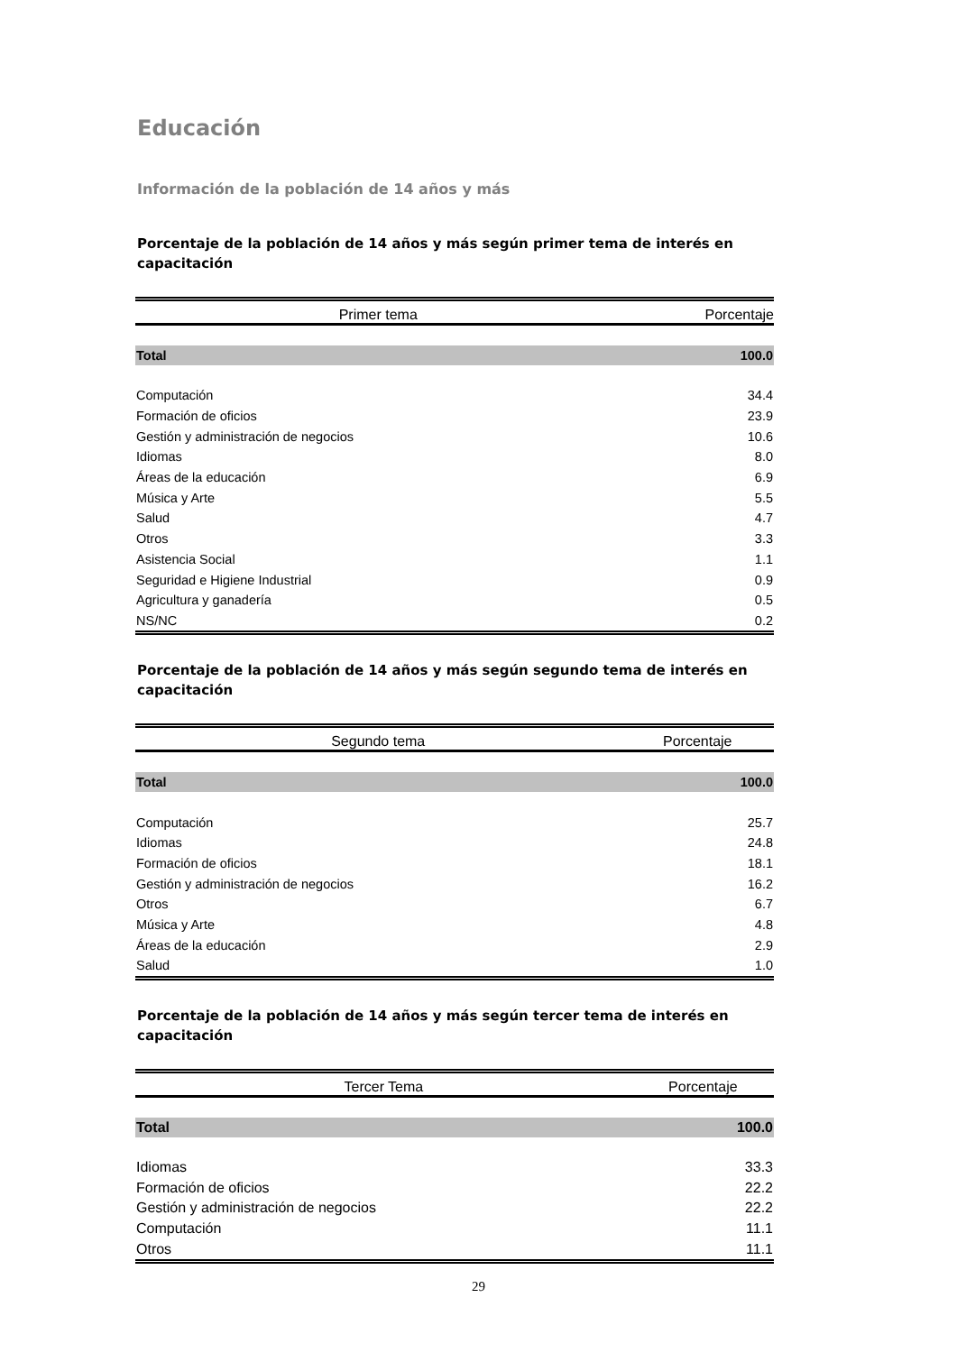Educación
Información de la población de 14 años y más
Porcentaje de la población de 14 años y más según primer tema de interés en capacitación
| Primer tema | Porcentaje |
| --- | --- |
| Total | 100.0 |
| Computación | 34.4 |
| Formación de oficios | 23.9 |
| Gestión y administración de negocios | 10.6 |
| Idiomas | 8.0 |
| Áreas de la educación | 6.9 |
| Música y Arte | 5.5 |
| Salud | 4.7 |
| Otros | 3.3 |
| Asistencia Social | 1.1 |
| Seguridad e Higiene Industrial | 0.9 |
| Agricultura y ganadería | 0.5 |
| NS/NC | 0.2 |
Porcentaje de la población de 14 años y más según segundo tema de interés en capacitación
| Segundo tema | Porcentaje |
| --- | --- |
| Total | 100.0 |
| Computación | 25.7 |
| Idiomas | 24.8 |
| Formación de oficios | 18.1 |
| Gestión y administración de negocios | 16.2 |
| Otros | 6.7 |
| Música y Arte | 4.8 |
| Áreas de la educación | 2.9 |
| Salud | 1.0 |
Porcentaje de la población de 14 años y más según tercer tema de interés en capacitación
| Tercer Tema | Porcentaje |
| --- | --- |
| Total | 100.0 |
| Idiomas | 33.3 |
| Formación de oficios | 22.2 |
| Gestión y administración de negocios | 22.2 |
| Computación | 11.1 |
| Otros | 11.1 |
29